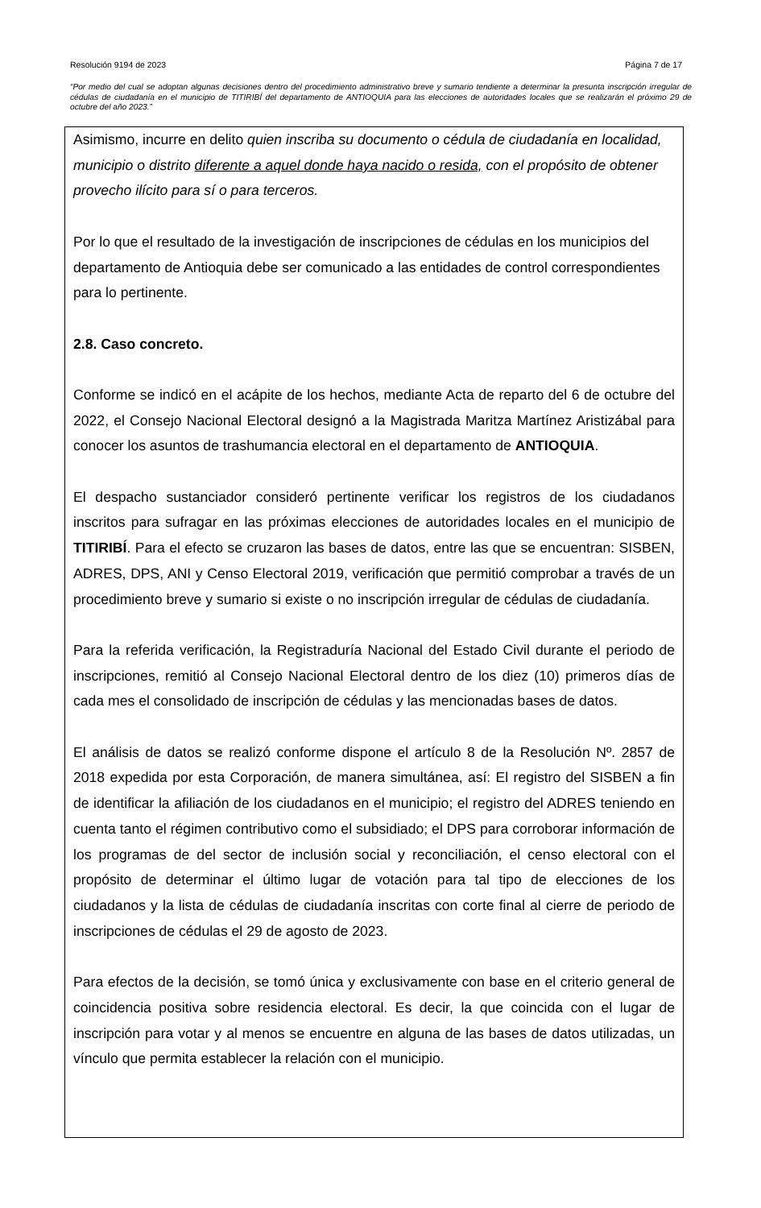Resolución 9194 de 2023 Página 7 de 17
“Por medio del cual se adoptan algunas decisiones dentro del procedimiento administrativo breve y sumario tendiente a determinar la presunta inscripción irregular de cédulas de ciudadanía en el municipio de TITIRIBÍ del departamento de ANTIOQUIA para las elecciones de autoridades locales que se realizarán el próximo 29 de octubre del año 2023.”
Asimismo, incurre en delito quien inscriba su documento o cédula de ciudadanía en localidad, municipio o distrito diferente a aquel donde haya nacido o resida, con el propósito de obtener provecho ilícito para sí o para terceros.
Por lo que el resultado de la investigación de inscripciones de cédulas en los municipios del departamento de Antioquia debe ser comunicado a las entidades de control correspondientes para lo pertinente.
2.8. Caso concreto.
Conforme se indicó en el acápite de los hechos, mediante Acta de reparto del 6 de octubre del 2022, el Consejo Nacional Electoral designó a la Magistrada Maritza Martínez Aristizábal para conocer los asuntos de trashumancia electoral en el departamento de ANTIOQUIA.
El despacho sustanciador consideró pertinente verificar los registros de los ciudadanos inscritos para sufragar en las próximas elecciones de autoridades locales en el municipio de TITIRIBÍ. Para el efecto se cruzaron las bases de datos, entre las que se encuentran: SISBEN, ADRES, DPS, ANI y Censo Electoral 2019, verificación que permitió comprobar a través de un procedimiento breve y sumario si existe o no inscripción irregular de cédulas de ciudadanía.
Para la referida verificación, la Registraduría Nacional del Estado Civil durante el periodo de inscripciones, remitió al Consejo Nacional Electoral dentro de los diez (10) primeros días de cada mes el consolidado de inscripción de cédulas y las mencionadas bases de datos.
El análisis de datos se realizó conforme dispone el artículo 8 de la Resolución Nº. 2857 de 2018 expedida por esta Corporación, de manera simultánea, así: El registro del SISBEN a fin de identificar la afiliación de los ciudadanos en el municipio; el registro del ADRES teniendo en cuenta tanto el régimen contributivo como el subsidiado; el DPS para corroborar información de los programas de del sector de inclusión social y reconciliación, el censo electoral con el propósito de determinar el último lugar de votación para tal tipo de elecciones de los ciudadanos y la lista de cédulas de ciudadanía inscritas con corte final al cierre de periodo de inscripciones de cédulas el 29 de agosto de 2023.
Para efectos de la decisión, se tomó única y exclusivamente con base en el criterio general de coincidencia positiva sobre residencia electoral. Es decir, la que coincida con el lugar de inscripción para votar y al menos se encuentre en alguna de las bases de datos utilizadas, un vínculo que permita establecer la relación con el municipio.